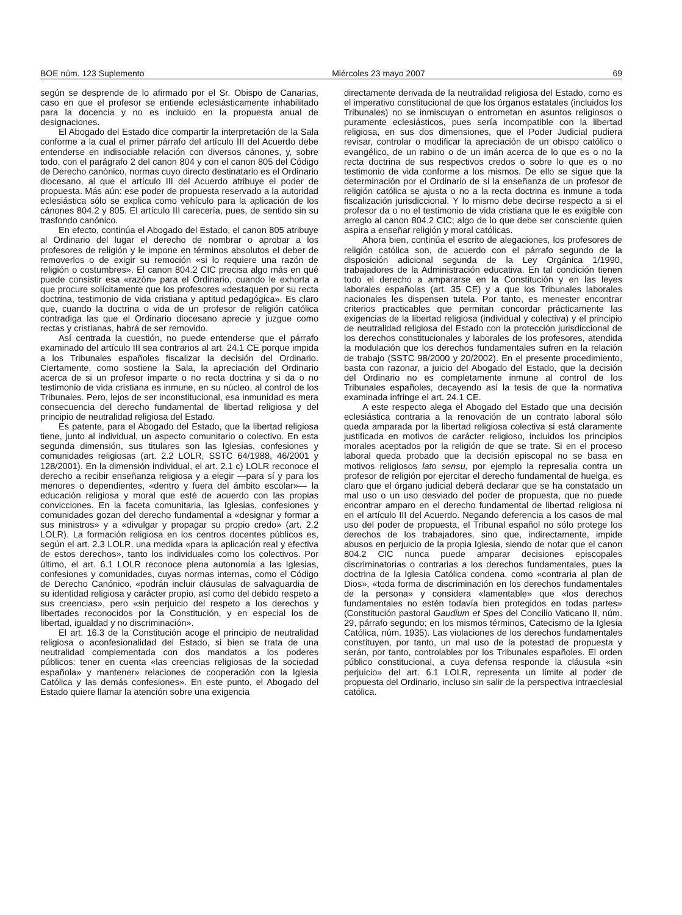BOE núm. 123 Suplemento Miércoles 23 mayo 2007 69
según se desprende de lo afirmado por el Sr. Obispo de Canarias, caso en que el profesor se entiende eclesiásticamente inhabilitado para la docencia y no es incluido en la propuesta anual de designaciones.
El Abogado del Estado dice compartir la interpretación de la Sala conforme a la cual el primer párrafo del artículo III del Acuerdo debe entenderse en indisociable relación con diversos cánones, y, sobre todo, con el parágrafo 2 del canon 804 y con el canon 805 del Código de Derecho canónico, normas cuyo directo destinatario es el Ordinario diocesano, al que el artículo III del Acuerdo atribuye el poder de propuesta. Más aún: ese poder de propuesta reservado a la autoridad eclesiástica sólo se explica como vehículo para la aplicación de los cánones 804.2 y 805. El artículo III carecería, pues, de sentido sin su trasfondo canónico.
En efecto, continúa el Abogado del Estado, el canon 805 atribuye al Ordinario del lugar el derecho de nombrar o aprobar a los profesores de religión y le impone en términos absolutos el deber de removerlos o de exigir su remoción «si lo requiere una razón de religión o costumbres». El canon 804.2 CIC precisa algo más en qué puede consistir esa «razón» para el Ordinario, cuando le exhorta a que procure solícitamente que los profesores «destaquen por su recta doctrina, testimonio de vida cristiana y aptitud pedagógica». Es claro que, cuando la doctrina o vida de un profesor de religión católica contradiga las que el Ordinario diocesano aprecie y juzgue como rectas y cristianas, habrá de ser removido.
Así centrada la cuestión, no puede entenderse que el párrafo examinado del artículo III sea contrarios al art. 24.1 CE porque impida a los Tribunales españoles fiscalizar la decisión del Ordinario. Ciertamente, como sostiene la Sala, la apreciación del Ordinario acerca de si un profesor imparte o no recta doctrina y si da o no testimonio de vida cristiana es inmune, en su núcleo, al control de los Tribunales. Pero, lejos de ser inconstitucional, esa inmunidad es mera consecuencia del derecho fundamental de libertad religiosa y del principio de neutralidad religiosa del Estado.
Es patente, para el Abogado del Estado, que la libertad religiosa tiene, junto al individual, un aspecto comunitario o colectivo. En esta segunda dimensión, sus titulares son las Iglesias, confesiones y comunidades religiosas (art. 2.2 LOLR, SSTC 64/1988, 46/2001 y 128/2001). En la dimensión individual, el art. 2.1 c) LOLR reconoce el derecho a recibir enseñanza religiosa y a elegir —para sí y para los menores o dependientes, «dentro y fuera del ámbito escolar»— la educación religiosa y moral que esté de acuerdo con las propias convicciones. En la faceta comunitaria, las Iglesias, confesiones y comunidades gozan del derecho fundamental a «designar y formar a sus ministros» y a «divulgar y propagar su propio credo» (art. 2.2 LOLR). La formación religiosa en los centros docentes públicos es, según el art. 2.3 LOLR, una medida «para la aplicación real y efectiva de estos derechos», tanto los individuales como los colectivos. Por último, el art. 6.1 LOLR reconoce plena autonomía a las Iglesias, confesiones y comunidades, cuyas normas internas, como el Código de Derecho Canónico, «podrán incluir cláusulas de salvaguardia de su identidad religiosa y carácter propio, así como del debido respeto a sus creencias», pero «sin perjuicio del respeto a los derechos y libertades reconocidos por la Constitución, y en especial los de libertad, igualdad y no discriminación».
El art. 16.3 de la Constitución acoge el principio de neutralidad religiosa o aconfesionalidad del Estado, si bien se trata de una neutralidad complementada con dos mandatos a los poderes públicos: tener en cuenta «las creencias religiosas de la sociedad española» y mantener» relaciones de cooperación con la Iglesia Católica y las demás confesiones». En este punto, el Abogado del Estado quiere llamar la atención sobre una exigencia
directamente derivada de la neutralidad religiosa del Estado, como es el imperativo constitucional de que los órganos estatales (incluidos los Tribunales) no se inmiscuyan o entrometan en asuntos religiosos o puramente eclesiásticos, pues sería incompatible con la libertad religiosa, en sus dos dimensiones, que el Poder Judicial pudiera revisar, controlar o modificar la apreciación de un obispo católico o evangélico, de un rabino o de un imán acerca de lo que es o no la recta doctrina de sus respectivos credos o sobre lo que es o no testimonio de vida conforme a los mismos. De ello se sigue que la determinación por el Ordinario de si la enseñanza de un profesor de religión católica se ajusta o no a la recta doctrina es inmune a toda fiscalización jurisdiccional. Y lo mismo debe decirse respecto a si el profesor da o no el testimonio de vida cristiana que le es exigible con arreglo al canon 804.2 CIC; algo de lo que debe ser consciente quien aspira a enseñar religión y moral católicas.
Ahora bien, continúa el escrito de alegaciones, los profesores de religión católica son, de acuerdo con el párrafo segundo de la disposición adicional segunda de la Ley Orgánica 1/1990, trabajadores de la Administración educativa. En tal condición tienen todo el derecho a ampararse en la Constitución y en las leyes laborales españolas (art. 35 CE) y a que los Tribunales laborales nacionales les dispensen tutela. Por tanto, es menester encontrar criterios practicables que permitan concordar prácticamente las exigencias de la libertad religiosa (individual y colectiva) y el principio de neutralidad religiosa del Estado con la protección jurisdiccional de los derechos constitucionales y laborales de los profesores, atendida la modulación que los derechos fundamentales sufren en la relación de trabajo (SSTC 98/2000 y 20/2002). En el presente procedimiento, basta con razonar, a juicio del Abogado del Estado, que la decisión del Ordinario no es completamente inmune al control de los Tribunales españoles, decayendo así la tesis de que la normativa examinada infringe el art. 24.1 CE.
A este respecto alega el Abogado del Estado que una decisión eclesiástica contraria a la renovación de un contrato laboral sólo queda amparada por la libertad religiosa colectiva si está claramente justificada en motivos de carácter religioso, incluidos los principios morales aceptados por la religión de que se trate. Si en el proceso laboral queda probado que la decisión episcopal no se basa en motivos religiosos lato sensu, por ejemplo la represalia contra un profesor de religión por ejercitar el derecho fundamental de huelga, es claro que el órgano judicial deberá declarar que se ha constatado un mal uso o un uso desviado del poder de propuesta, que no puede encontrar amparo en el derecho fundamental de libertad religiosa ni en el artículo III del Acuerdo. Negando deferencia a los casos de mal uso del poder de propuesta, el Tribunal español no sólo protege los derechos de los trabajadores, sino que, indirectamente, impide abusos en perjuicio de la propia Iglesia, siendo de notar que el canon 804.2 CIC nunca puede amparar decisiones episcopales discriminatorias o contrarias a los derechos fundamentales, pues la doctrina de la Iglesia Católica condena, como «contraria al plan de Dios», «toda forma de discriminación en los derechos fundamentales de la persona» y considera «lamentable» que «los derechos fundamentales no estén todavía bien protegidos en todas partes» (Constitución pastoral Gaudium et Spes del Concilio Vaticano II, núm. 29, párrafo segundo; en los mismos términos, Catecismo de la Iglesia Católica, núm. 1935). Las violaciones de los derechos fundamentales constituyen, por tanto, un mal uso de la potestad de propuesta y serán, por tanto, controlables por los Tribunales españoles. El orden público constitucional, a cuya defensa responde la cláusula «sin perjuicio» del art. 6.1 LOLR, representa un límite al poder de propuesta del Ordinario, incluso sin salir de la perspectiva intraeclesial católica.